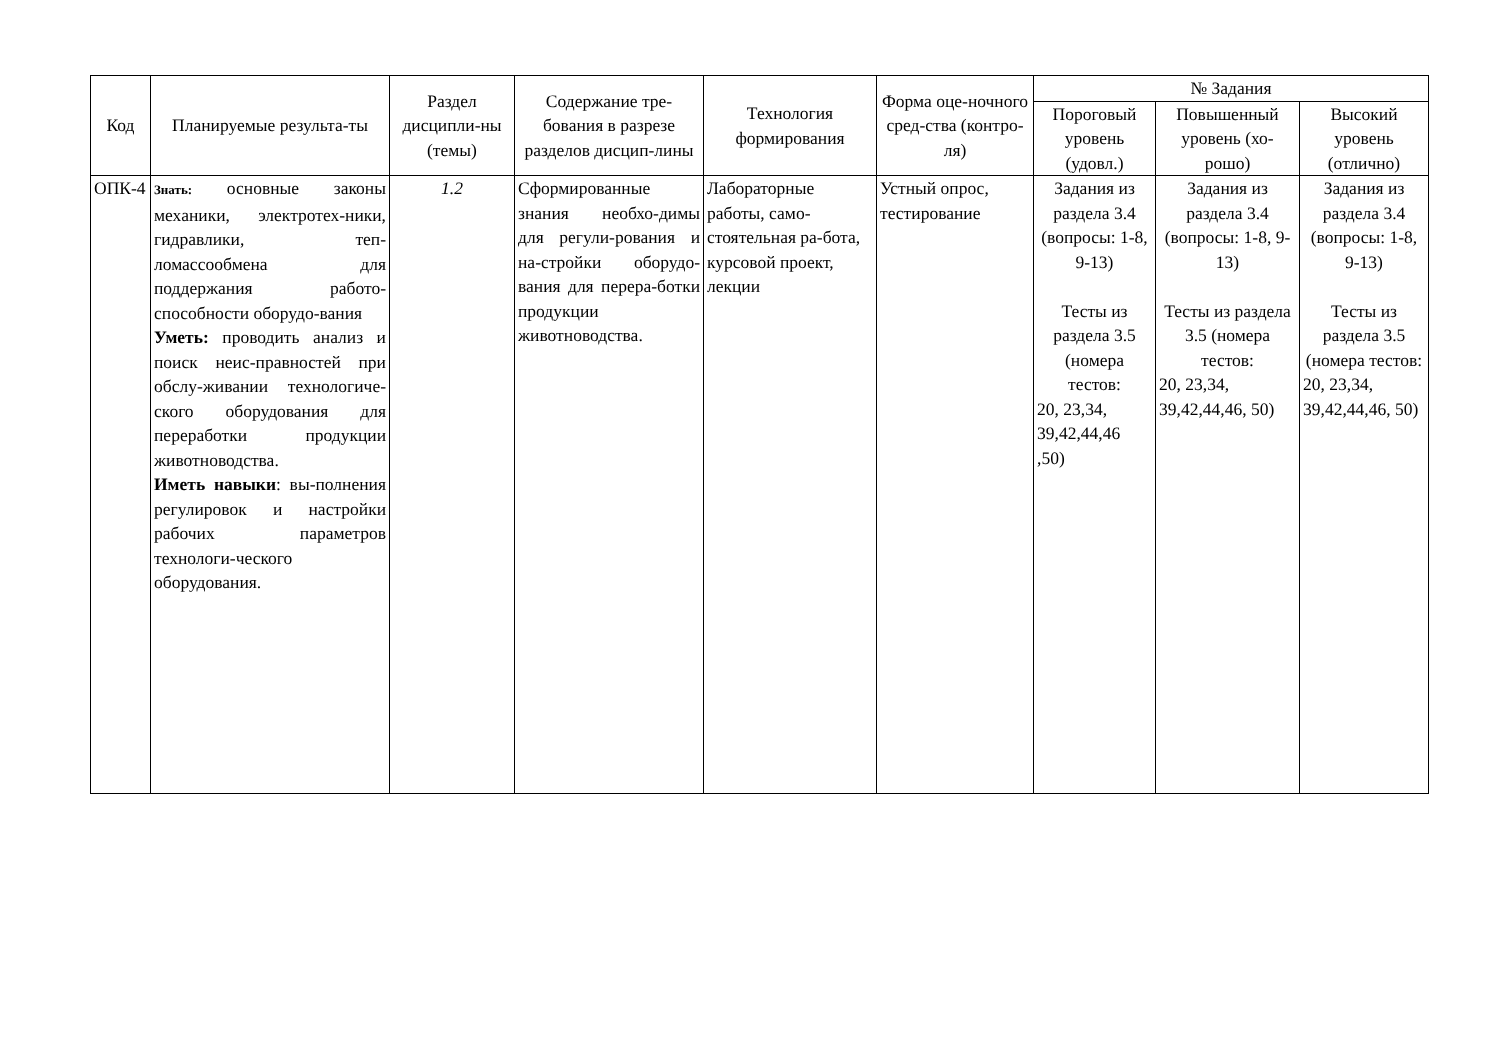| Код | Планируемые результа-ты | Раздел дисципли-ны (темы) | Содержание тре-бования в разрезе разделов дисцип-лины | Технология формирования | Форма оце-ночного сред-ства (контро-ля) | № Задания | | |
| --- | --- | --- | --- | --- | --- | --- | --- | --- |
| | | | | | | Пороговый уровень (удовл.) | Повышенный уровень (хо-рошо) | Высокий уровень (отлично) |
| ОПК-4 | Знать: основные законы механики, электротех-ники, гидравлики, теп-ломассообмена для поддержания работо-способности оборудо-вания Уметь: проводить анализ и поиск неис-правностей при обслу-живании технологиче-ского оборудования для переработки продукции животноводства. Иметь навыки : вы-полнения регулировок и настройки рабочих параметров технологи-ческого оборудования. | 1.2 | Сформированные знания необхо-димы для регули-рования и на-стройки оборудо-вания для перера-ботки продукции животноводства. | Лабораторные работы, само-стоятельная ра-бота, курсовой проект, лекции | Устный опрос, тестирование | Задания из раздела 3.4 (вопросы: 1-8, 9-13) Тесты из раздела 3.5 (номера тестов: 20, 23,34, 39,42,44,46 ,50) | Задания из раздела 3.4 (вопросы: 1-8, 9-13) Тесты из раздела 3.5 (номера тестов: 20, 23,34, 39,42,44,46, 50) | Задания из раздела 3.4 (вопросы: 1-8, 9-13) Тесты из раздела 3.5 (номера тестов: 20, 23,34, 39,42,44,46, 50) |